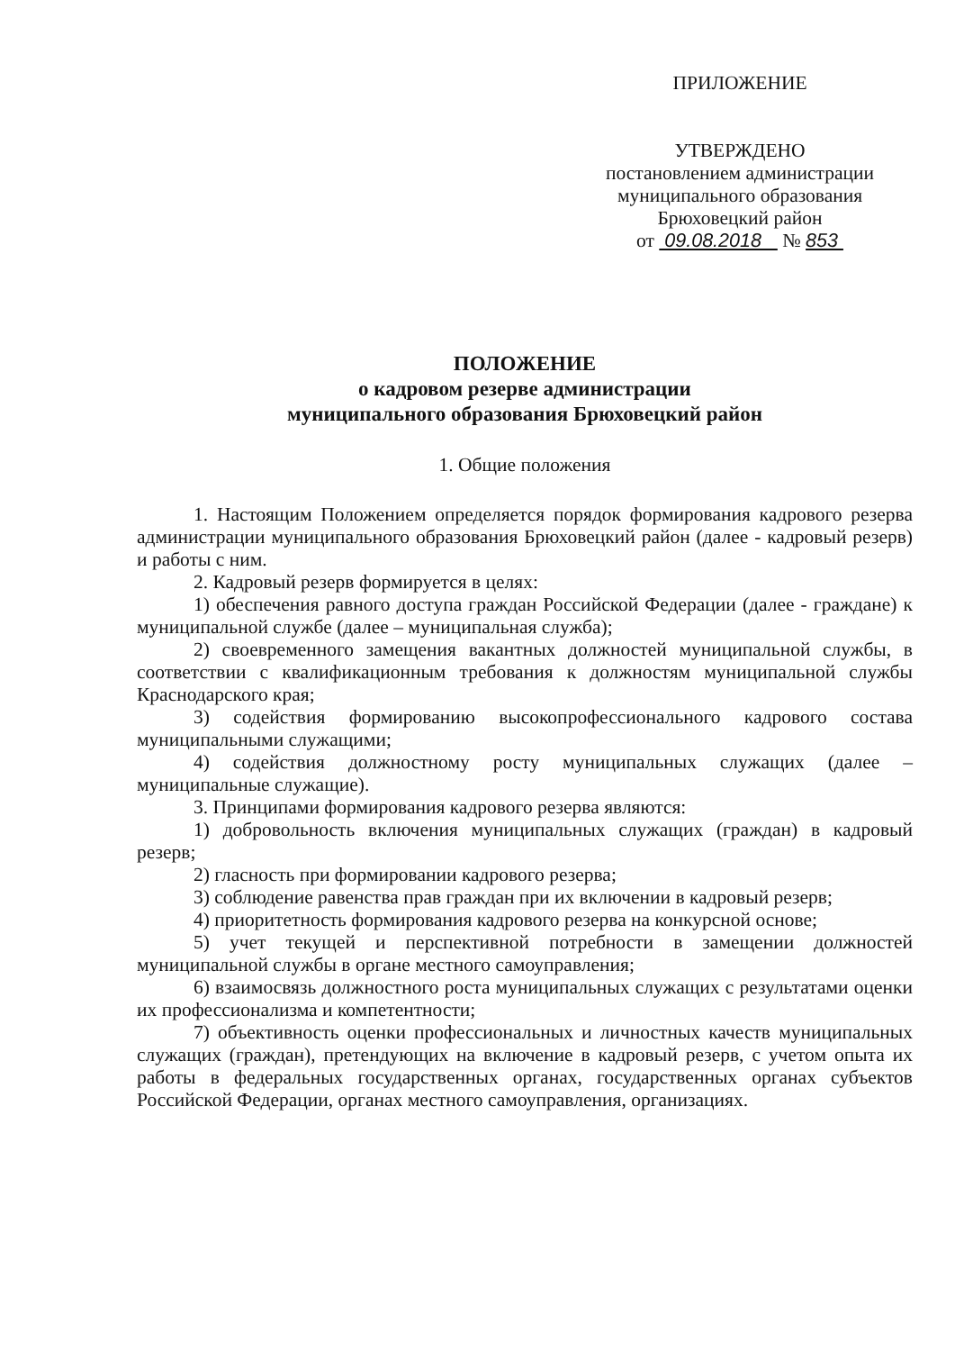ПРИЛОЖЕНИЕ
УТВЕРЖДЕНО
постановлением администрации
муниципального образования
Брюховецкий район
от 09.08.2018 № 853
ПОЛОЖЕНИЕ
о кадровом резерве администрации
муниципального образования Брюховецкий район
1. Общие положения
1. Настоящим Положением определяется порядок формирования кадрового резерва администрации муниципального образования Брюховецкий район (далее - кадровый резерв) и работы с ним.
2. Кадровый резерв формируется в целях:
1) обеспечения равного доступа граждан Российской Федерации (далее - граждане) к муниципальной службе (далее – муниципальная служба);
2) своевременного замещения вакантных должностей муниципальной службы, в соответствии с квалификационным требования к должностям муниципальной службы Краснодарского края;
3) содействия формированию высокопрофессионального кадрового состава муниципальными служащими;
4) содействия должностному росту муниципальных служащих (далее – муниципальные служащие).
3. Принципами формирования кадрового резерва являются:
1) добровольность включения муниципальных служащих (граждан) в кадровый резерв;
2) гласность при формировании кадрового резерва;
3) соблюдение равенства прав граждан при их включении в кадровый резерв;
4) приоритетность формирования кадрового резерва на конкурсной основе;
5) учет текущей и перспективной потребности в замещении должностей муниципальной службы в органе местного самоуправления;
6) взаимосвязь должностного роста муниципальных служащих с результатами оценки их профессионализма и компетентности;
7) объективность оценки профессиональных и личностных качеств муниципальных служащих (граждан), претендующих на включение в кадровый резерв, с учетом опыта их работы в федеральных государственных органах, государственных органах субъектов Российской Федерации, органах местного самоуправления, организациях.